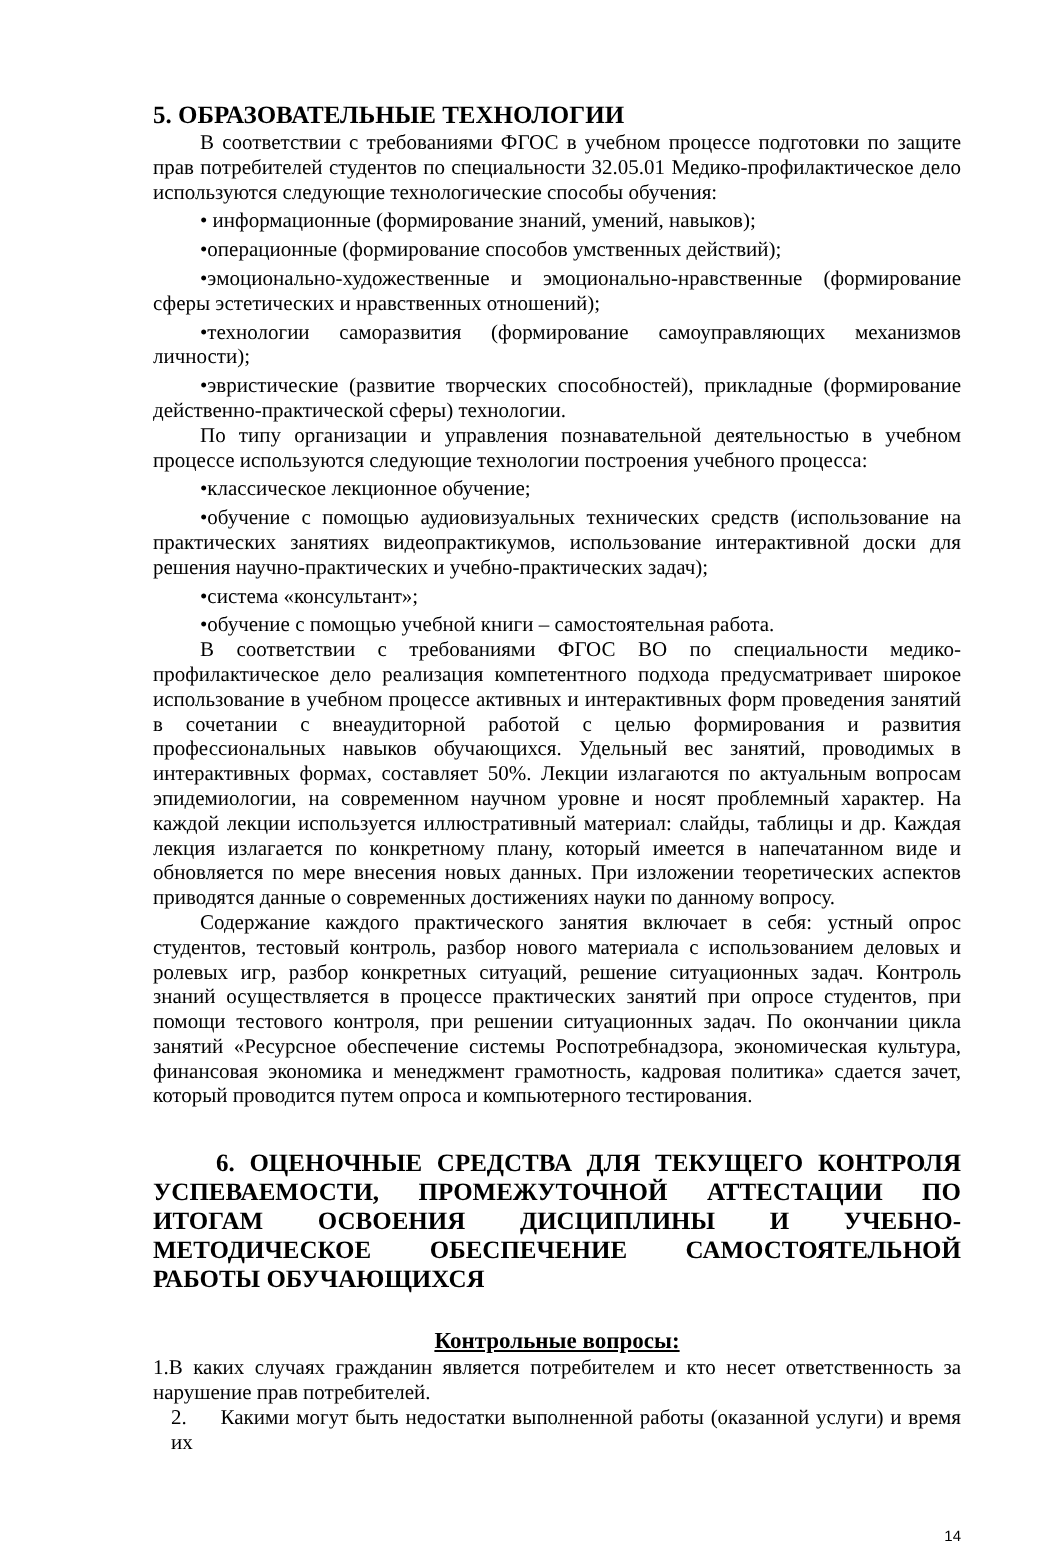5. ОБРАЗОВАТЕЛЬНЫЕ ТЕХНОЛОГИИ
В соответствии с требованиями ФГОС в учебном процессе подготовки по защите прав потребителей студентов по специальности 32.05.01 Медико-профилактическое дело используются следующие технологические способы обучения:
• информационные (формирование знаний, умений, навыков);
•операционные (формирование способов умственных действий);
•эмоционально-художественные и эмоционально-нравственные (формирование сферы эстетических и нравственных отношений);
•технологии саморазвития (формирование самоуправляющих механизмов личности);
•эвристические (развитие творческих способностей), прикладные (формирование действенно-практической сферы) технологии.
По типу организации и управления познавательной деятельностью в учебном процессе используются следующие технологии построения учебного процесса:
•классическое лекционное обучение;
•обучение с помощью аудиовизуальных технических средств (использование на практических занятиях видеопрактикумов, использование интерактивной доски для решения научно-практических и учебно-практических задач);
•система «консультант»;
•обучение с помощью учебной книги – самостоятельная работа.
В соответствии с требованиями ФГОС ВО по специальности медико-профилактическое дело реализация компетентного подхода предусматривает широкое использование в учебном процессе активных и интерактивных форм проведения занятий в сочетании с внеаудиторной работой с целью формирования и развития профессиональных навыков обучающихся. Удельный вес занятий, проводимых в интерактивных формах, составляет 50%. Лекции излагаются по актуальным вопросам эпидемиологии, на современном научном уровне и носят проблемный характер. На каждой лекции используется иллюстративный материал: слайды, таблицы и др. Каждая лекция излагается по конкретному плану, который имеется в напечатанном виде и обновляется по мере внесения новых данных. При изложении теоретических аспектов приводятся данные о современных достижениях науки по данному вопросу.
Содержание каждого практического занятия включает в себя: устный опрос студентов, тестовый контроль, разбор нового материала с использованием деловых и ролевых игр, разбор конкретных ситуаций, решение ситуационных задач. Контроль знаний осуществляется в процессе практических занятий при опросе студентов, при помощи тестового контроля, при решении ситуационных задач. По окончании цикла занятий «Ресурсное обеспечение системы Роспотребнадзора, экономическая культура, финансовая экономика и менеджмент грамотность, кадровая политика» сдается зачет, который проводится путем опроса и компьютерного тестирования.
6. ОЦЕНОЧНЫЕ СРЕДСТВА ДЛЯ ТЕКУЩЕГО КОНТРОЛЯ УСПЕВАЕМОСТИ, ПРОМЕЖУТОЧНОЙ АТТЕСТАЦИИ ПО ИТОГАМ ОСВОЕНИЯ ДИСЦИПЛИНЫ И УЧЕБНО-МЕТОДИЧЕСКОЕ ОБЕСПЕЧЕНИЕ САМОСТОЯТЕЛЬНОЙ РАБОТЫ ОБУЧАЮЩИХСЯ
Контрольные вопросы:
1.В каких случаях гражданин является потребителем и кто несет ответственность за нарушение прав потребителей.
2. Какими могут быть недостатки выполненной работы (оказанной услуги) и время их
14